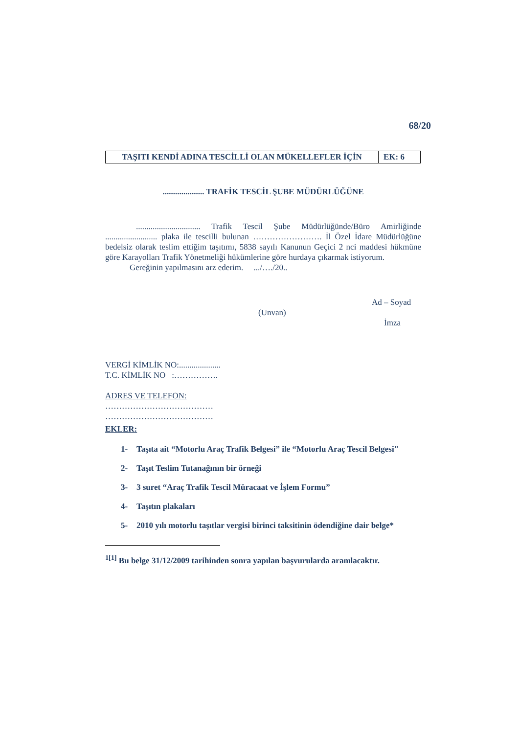68/20
| TAŞITI KENDİ ADINA TESCİLLİ OLAN MÜKELLEFLER İÇİN | EK: 6 |
.................... TRAFİK TESCİL ŞUBE MÜDÜRLÜĞÜNE
............................... Trafik Tescil Şube Müdürlüğünde/Büro Amirliğinde ......................... plaka ile tescilli bulunan ……………………. İl Özel İdare Müdürlüğüne bedelsiz olarak teslim ettiğim taşıtımı, 5838 sayılı Kanunun Geçici 2 nci maddesi hükmüne göre Karayolları Trafik Yönetmeliği hükümlerine göre hurdaya çıkarmak istiyorum.
Gereğinin yapılmasını arz ederim. .../…./20..
Ad – Soyad
(Unvan)
İmza
VERGİ KİMLİK NO:....................
T.C. KİMLİK NO :…………….
ADRES VE TELEFON:
…………………………………
…………………………………
EKLER:
1- Taşıta ait “Motorlu Araç Trafik Belgesi” ile “Motorlu Araç Tescil Belgesi"
2- Taşıt Teslim Tutanağının bir örneği
3- 3 suret “Araç Trafik Tescil Müracaat ve İşlem Formu”
4- Taşıtın plakaları
5- 2010 yılı motorlu taşıtlar vergisi birinci taksitinin ödendiğine dair belge*
<sup>1[1]</sup> Bu belge 31/12/2009 tarihinden sonra yapılan başvurularda aranılacaktır.